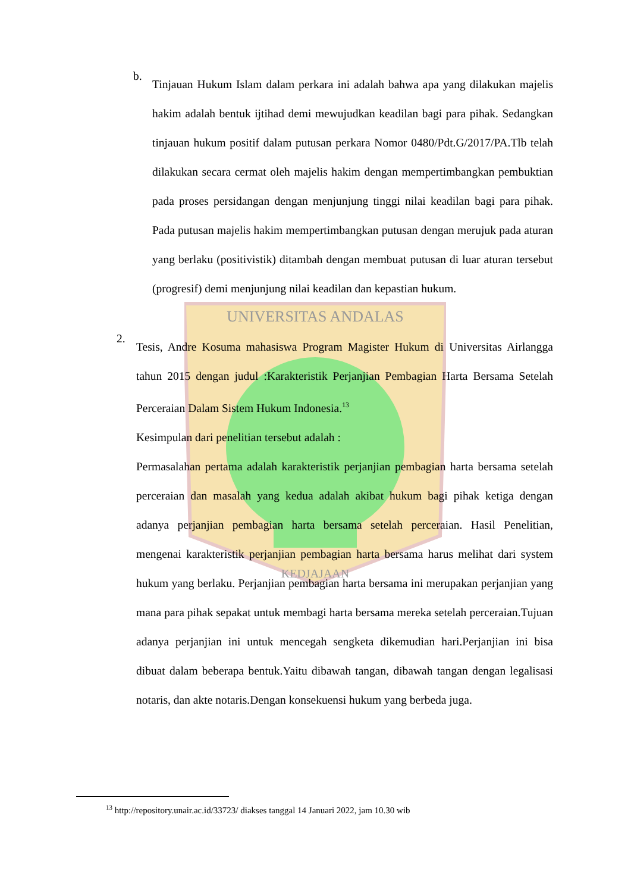UNIVERSITAS ANDALAS
KEDJAJAAN
b.
Tinjauan Hukum Islam dalam perkara ini adalah bahwa apa yang dilakukan majelis hakim adalah bentuk ijtihad demi mewujudkan keadilan bagi para pihak. Sedangkan tinjauan hukum positif dalam putusan perkara Nomor 0480/Pdt.G/2017/PA.Tlb telah dilakukan secara cermat oleh majelis hakim dengan mempertimbangkan pembuktian pada proses persidangan dengan menjunjung tinggi nilai keadilan bagi para pihak. Pada putusan majelis hakim mempertimbangkan putusan dengan merujuk pada aturan yang berlaku (positivistik) ditambah dengan membuat putusan di luar aturan tersebut (progresif) demi menjunjung nilai keadilan dan kepastian hukum.
2.
Tesis, Andre Kosuma mahasiswa Program Magister Hukum di Universitas Airlangga tahun 2015 dengan judul :Karakteristik Perjanjian Pembagian Harta Bersama Setelah Perceraian Dalam Sistem Hukum Indonesia.<sup>13</sup>
Kesimpulan dari penelitian tersebut adalah :
Permasalahan pertama adalah karakteristik perjanjian pembagian harta bersama setelah perceraian dan masalah yang kedua adalah akibat hukum bagi pihak ketiga dengan adanya perjanjian pembagian harta bersama setelah perceraian. Hasil Penelitian, mengenai karakteristik perjanjian pembagian harta bersama harus melihat dari system hukum yang berlaku. Perjanjian pembagian harta bersama ini merupakan perjanjian yang mana para pihak sepakat untuk membagi harta bersama mereka setelah perceraian.Tujuan adanya perjanjian ini untuk mencegah sengketa dikemudian hari.Perjanjian ini bisa dibuat dalam beberapa bentuk.Yaitu dibawah tangan, dibawah tangan dengan legalisasi notaris, dan akte notaris.Dengan konsekuensi hukum yang berbeda juga.
<sup>13</sup> http://repository.unair.ac.id/33723/ diakses tanggal 14 Januari 2022, jam 10.30 wib